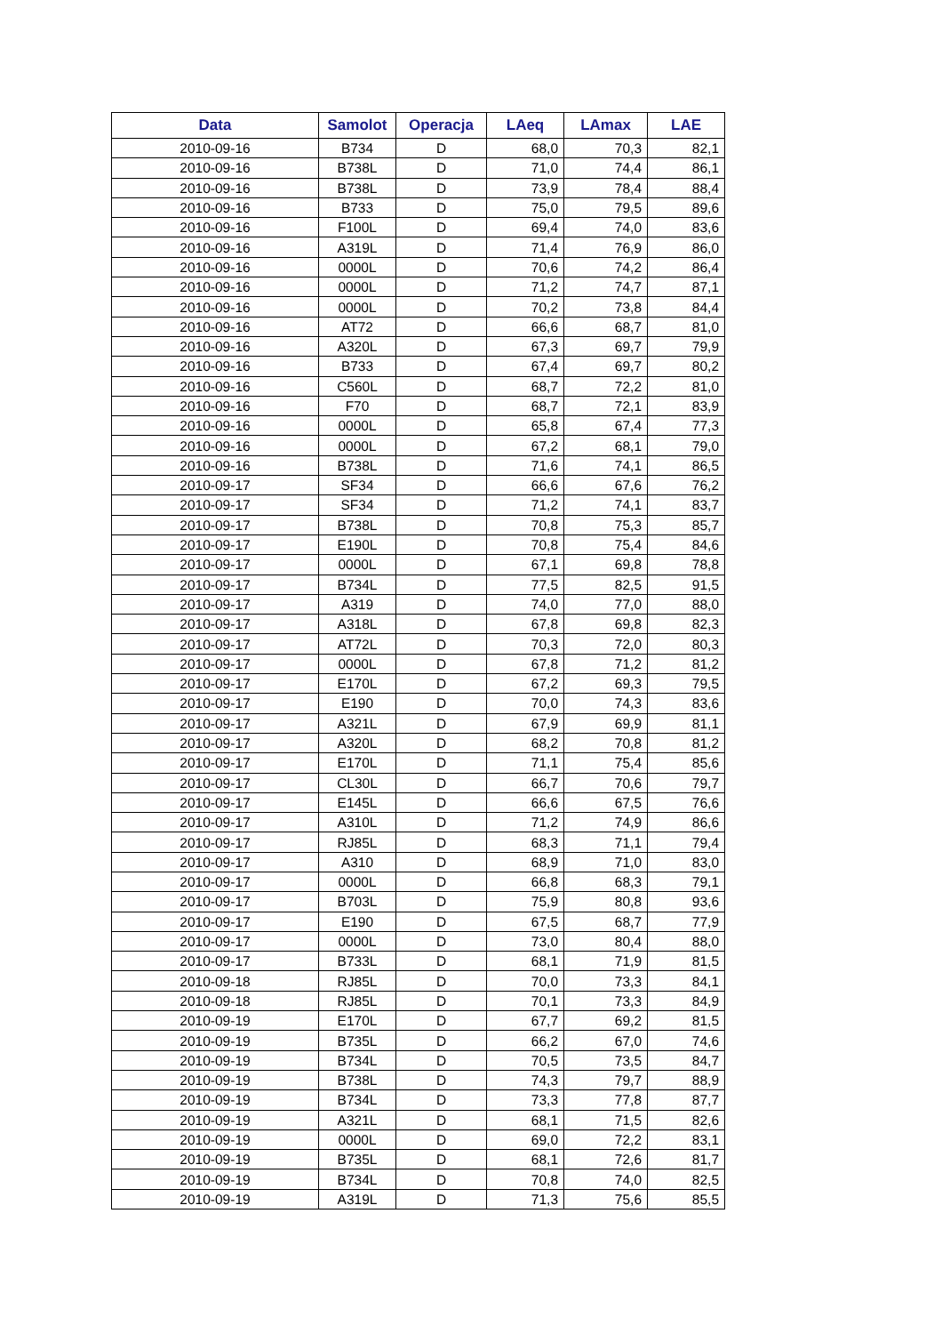| Data | Samolot | Operacja | LAeq | LAmax | LAE |
| --- | --- | --- | --- | --- | --- |
| 2010-09-16 | B734 | D | 68,0 | 70,3 | 82,1 |
| 2010-09-16 | B738L | D | 71,0 | 74,4 | 86,1 |
| 2010-09-16 | B738L | D | 73,9 | 78,4 | 88,4 |
| 2010-09-16 | B733 | D | 75,0 | 79,5 | 89,6 |
| 2010-09-16 | F100L | D | 69,4 | 74,0 | 83,6 |
| 2010-09-16 | A319L | D | 71,4 | 76,9 | 86,0 |
| 2010-09-16 | 0000L | D | 70,6 | 74,2 | 86,4 |
| 2010-09-16 | 0000L | D | 71,2 | 74,7 | 87,1 |
| 2010-09-16 | 0000L | D | 70,2 | 73,8 | 84,4 |
| 2010-09-16 | AT72 | D | 66,6 | 68,7 | 81,0 |
| 2010-09-16 | A320L | D | 67,3 | 69,7 | 79,9 |
| 2010-09-16 | B733 | D | 67,4 | 69,7 | 80,2 |
| 2010-09-16 | C560L | D | 68,7 | 72,2 | 81,0 |
| 2010-09-16 | F70 | D | 68,7 | 72,1 | 83,9 |
| 2010-09-16 | 0000L | D | 65,8 | 67,4 | 77,3 |
| 2010-09-16 | 0000L | D | 67,2 | 68,1 | 79,0 |
| 2010-09-16 | B738L | D | 71,6 | 74,1 | 86,5 |
| 2010-09-17 | SF34 | D | 66,6 | 67,6 | 76,2 |
| 2010-09-17 | SF34 | D | 71,2 | 74,1 | 83,7 |
| 2010-09-17 | B738L | D | 70,8 | 75,3 | 85,7 |
| 2010-09-17 | E190L | D | 70,8 | 75,4 | 84,6 |
| 2010-09-17 | 0000L | D | 67,1 | 69,8 | 78,8 |
| 2010-09-17 | B734L | D | 77,5 | 82,5 | 91,5 |
| 2010-09-17 | A319 | D | 74,0 | 77,0 | 88,0 |
| 2010-09-17 | A318L | D | 67,8 | 69,8 | 82,3 |
| 2010-09-17 | AT72L | D | 70,3 | 72,0 | 80,3 |
| 2010-09-17 | 0000L | D | 67,8 | 71,2 | 81,2 |
| 2010-09-17 | E170L | D | 67,2 | 69,3 | 79,5 |
| 2010-09-17 | E190 | D | 70,0 | 74,3 | 83,6 |
| 2010-09-17 | A321L | D | 67,9 | 69,9 | 81,1 |
| 2010-09-17 | A320L | D | 68,2 | 70,8 | 81,2 |
| 2010-09-17 | E170L | D | 71,1 | 75,4 | 85,6 |
| 2010-09-17 | CL30L | D | 66,7 | 70,6 | 79,7 |
| 2010-09-17 | E145L | D | 66,6 | 67,5 | 76,6 |
| 2010-09-17 | A310L | D | 71,2 | 74,9 | 86,6 |
| 2010-09-17 | RJ85L | D | 68,3 | 71,1 | 79,4 |
| 2010-09-17 | A310 | D | 68,9 | 71,0 | 83,0 |
| 2010-09-17 | 0000L | D | 66,8 | 68,3 | 79,1 |
| 2010-09-17 | B703L | D | 75,9 | 80,8 | 93,6 |
| 2010-09-17 | E190 | D | 67,5 | 68,7 | 77,9 |
| 2010-09-17 | 0000L | D | 73,0 | 80,4 | 88,0 |
| 2010-09-17 | B733L | D | 68,1 | 71,9 | 81,5 |
| 2010-09-18 | RJ85L | D | 70,0 | 73,3 | 84,1 |
| 2010-09-18 | RJ85L | D | 70,1 | 73,3 | 84,9 |
| 2010-09-19 | E170L | D | 67,7 | 69,2 | 81,5 |
| 2010-09-19 | B735L | D | 66,2 | 67,0 | 74,6 |
| 2010-09-19 | B734L | D | 70,5 | 73,5 | 84,7 |
| 2010-09-19 | B738L | D | 74,3 | 79,7 | 88,9 |
| 2010-09-19 | B734L | D | 73,3 | 77,8 | 87,7 |
| 2010-09-19 | A321L | D | 68,1 | 71,5 | 82,6 |
| 2010-09-19 | 0000L | D | 69,0 | 72,2 | 83,1 |
| 2010-09-19 | B735L | D | 68,1 | 72,6 | 81,7 |
| 2010-09-19 | B734L | D | 70,8 | 74,0 | 82,5 |
| 2010-09-19 | A319L | D | 71,3 | 75,6 | 85,5 |